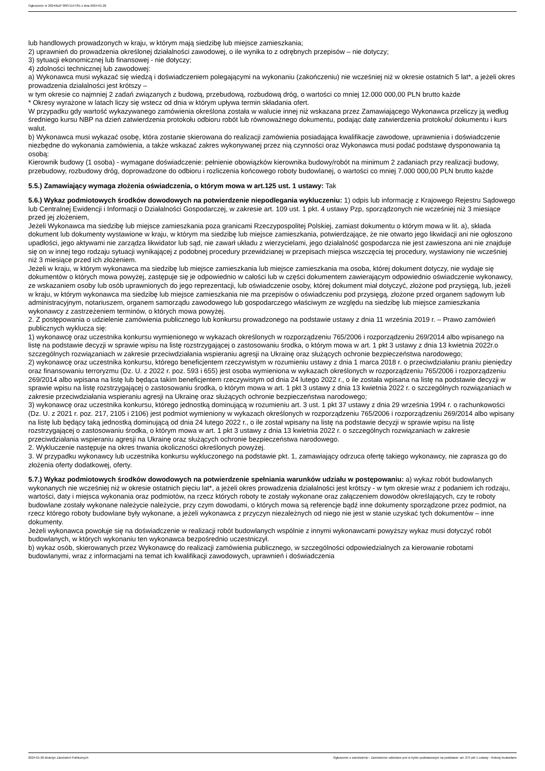Ogłoszenie nr 2024/BZP 00071147/01 z dnia 2024-01-26
lub handlowych prowadzonych w kraju, w którym mają siedzibę lub miejsce zamieszkania;
2) uprawnień do prowadzenia określonej działalności zawodowej, o ile wynika to z odrębnych przepisów – nie dotyczy;
3) sytuacji ekonomicznej lub finansowej - nie dotyczy;
4) zdolności technicznej lub zawodowej:
a) Wykonawca musi wykazać się wiedzą i doświadczeniem polegającymi na wykonaniu (zakończeniu) nie wcześniej niż w okresie ostatnich 5 lat*, a jeżeli okres prowadzenia działalności jest krótszy –
w tym okresie co najmniej 2 zadań związanych z budową, przebudową, rozbudową dróg, o wartości co mniej 12.000 000,00 PLN brutto każde
* Okresy wyrażone w latach liczy się wstecz od dnia w którym upływa termin składania ofert.
W przypadku gdy wartość wykazywanego zamówienia określona została w walucie innej niż wskazana przez Zamawiającego Wykonawca przeliczy ją według średniego kursu NBP na dzień zatwierdzenia protokołu odbioru robót lub równoważnego dokumentu, podając datę zatwierdzenia protokołu/ dokumentu i kurs walut.
b) Wykonawca musi wykazać osobę, która zostanie skierowana do realizacji zamówienia posiadająca kwalifikacje zawodowe, uprawnienia i doświadczenie niezbędne do wykonania zamówienia, a także wskazać zakres wykonywanej przez nią czynności oraz Wykonawca musi podać podstawę dysponowania tą osobą:
Kierownik budowy (1 osoba) - wymagane doświadczenie: pełnienie obowiązków kierownika budowy/robót na minimum 2 zadaniach przy realizacji budowy, przebudowy, rozbudowy dróg, doprowadzone do odbioru i rozliczenia końcowego roboty budowlanej, o wartości co mniej 7.000 000,00 PLN brutto każde
5.5.) Zamawiający wymaga złożenia oświadczenia, o którym mowa w art.125 ust. 1 ustawy: Tak
5.6.) Wykaz podmiotowych środków dowodowych na potwierdzenie niepodlegania wykluczeniu: 1) odpis lub informację z Krajowego Rejestru Sądowego lub Centralnej Ewidencji i Informacji o Działalności Gospodarczej, w zakresie art. 109 ust. 1 pkt. 4 ustawy Pzp, sporządzonych nie wcześniej niż 3 miesiące przed jej złożeniem,
Jeżeli Wykonawca ma siedzibę lub miejsce zamieszkania poza granicami Rzeczypospolitej Polskiej, zamiast dokumentu o którym mowa w lit. a), składa dokument lub dokumenty wystawione w kraju, w którym ma siedzibę lub miejsce zamieszkania, potwierdzające, że nie otwarto jego likwidacji ani nie ogłoszono upadłości, jego aktywami nie zarządza likwidator lub sąd, nie zawarł układu z wierzycielami, jego działalność gospodarcza nie jest zawieszona ani nie znajduje się on w innej tego rodzaju sytuacji wynikającej z podobnej procedury przewidzianej w przepisach miejsca wszczęcia tej procedury, wystawiony nie wcześniej niż 3 miesiące przed ich złożeniem.
Jeżeli w kraju, w którym wykonawca ma siedzibę lub miejsce zamieszkania lub miejsce zamieszkania ma osoba, której dokument dotyczy, nie wydaje się dokumentów o których mowa powyżej, zastępuje się je odpowiednio w całości lub w części dokumentem zawierającym odpowiednio oświadczenie wykonawcy, ze wskazaniem osoby lub osób uprawnionych do jego reprezentacji, lub oświadczenie osoby, której dokument miał dotyczyć, złożone pod przysięgą, lub, jeżeli w kraju, w którym wykonawca ma siedzibę lub miejsce zamieszkania nie ma przepisów o oświadczeniu pod przysięgą, złożone przed organem sądowym lub administracyjnym, notariuszem, organem samorządu zawodowego lub gospodarczego właściwym ze względu na siedzibę lub miejsce zamieszkania wykonawcy z zastrzeżeniem terminów, o których mowa powyżej.
2. Z postępowania o udzielenie zamówienia publicznego lub konkursu prowadzonego na podstawie ustawy z dnia 11 września 2019 r. – Prawo zamówień publicznych wyklucza się:
1) wykonawcę oraz uczestnika konkursu wymienionego w wykazach określonych w rozporządzeniu 765/2006 i rozporządzeniu 269/2014 albo wpisanego na listę na podstawie decyzji w sprawie wpisu na listę rozstrzygającej o zastosowaniu środka, o którym mowa w art. 1 pkt 3 ustawy z dnia 13 kwietnia 2022r.o szczególnych rozwiązaniach w zakresie przeciwdziałania wspieraniu agresji na Ukrainę oraz służących ochronie bezpieczeństwa narodowego;
2) wykonawcę oraz uczestnika konkursu, którego beneficjentem rzeczywistym w rozumieniu ustawy z dnia 1 marca 2018 r. o przeciwdziałaniu praniu pieniędzy oraz finansowaniu terroryzmu (Dz. U. z 2022 r. poz. 593 i 655) jest osoba wymieniona w wykazach określonych w rozporządzeniu 765/2006 i rozporządzeniu 269/2014 albo wpisana na listę lub będąca takim beneficjentem rzeczywistym od dnia 24 lutego 2022 r., o ile została wpisana na listę na podstawie decyzji w sprawie wpisu na listę rozstrzygającej o zastosowaniu środka, o którym mowa w art. 1 pkt 3 ustawy z dnia 13 kwietnia 2022 r. o szczególnych rozwiązaniach w zakresie przeciwdziałania wspieraniu agresji na Ukrainę oraz służących ochronie bezpieczeństwa narodowego;
3) wykonawcę oraz uczestnika konkursu, którego jednostką dominującą w rozumieniu art. 3 ust. 1 pkt 37 ustawy z dnia 29 września 1994 r. o rachunkowości (Dz. U. z 2021 r. poz. 217, 2105 i 2106) jest podmiot wymieniony w wykazach określonych w rozporządzeniu 765/2006 i rozporządzeniu 269/2014 albo wpisany na listę lub będący taką jednostką dominującą od dnia 24 lutego 2022 r., o ile został wpisany na listę na podstawie decyzji w sprawie wpisu na listę rozstrzygającej o zastosowaniu środka, o którym mowa w art. 1 pkt 3 ustawy z dnia 13 kwietnia 2022 r. o szczególnych rozwiązaniach w zakresie przeciwdziałania wspieraniu agresji na Ukrainę oraz służących ochronie bezpieczeństwa narodowego.
2. Wykluczenie następuje na okres trwania okoliczności określonych powyżej.
3. W przypadku wykonawcy lub uczestnika konkursu wykluczonego na podstawie pkt. 1, zamawiający odrzuca ofertę takiego wykonawcy, nie zaprasza go do złożenia oferty dodatkowej, oferty.
5.7.) Wykaz podmiotowych środków dowodowych na potwierdzenie spełniania warunków udziału w postępowaniu: a) wykaz robót budowlanych wykonanych nie wcześniej niż w okresie ostatnich pięciu lat*, a jeżeli okres prowadzenia działalności jest krótszy - w tym okresie wraz z podaniem ich rodzaju, wartości, daty i miejsca wykonania oraz podmiotów, na rzecz których roboty te zostały wykonane oraz załączeniem dowodów określających, czy te roboty budowlane zostały wykonane należycie należycie, przy czym dowodami, o których mowa są referencje bądź inne dokumenty sporządzone przez podmiot, na rzecz którego roboty budowlane były wykonane, a jeżeli wykonawca z przyczyn niezależnych od niego nie jest w stanie uzyskać tych dokumentów – inne dokumenty.
Jeżeli wykonawca powołuje się na doświadczenie w realizacji robót budowlanych wspólnie z innymi wykonawcami powyższy wykaz musi dotyczyć robót budowlanych, w których wykonaniu ten wykonawca bezpośrednio uczestniczył.
b) wykaz osób, skierowanych przez Wykonawcę do realizacji zamówienia publicznego, w szczególności odpowiedzialnych za kierowanie robotami budowlanymi, wraz z informacjami na temat ich kwalifikacji zawodowych, uprawnień i doświadczenia
2024-01-26 Biuletyn Zamówień Publicznych Ogłoszenie o zamówieniu - Zamówienie udzielane jest w trybie podstawowym na podstawie: art. 275 pkt 1 ustawy - Roboty budowlane